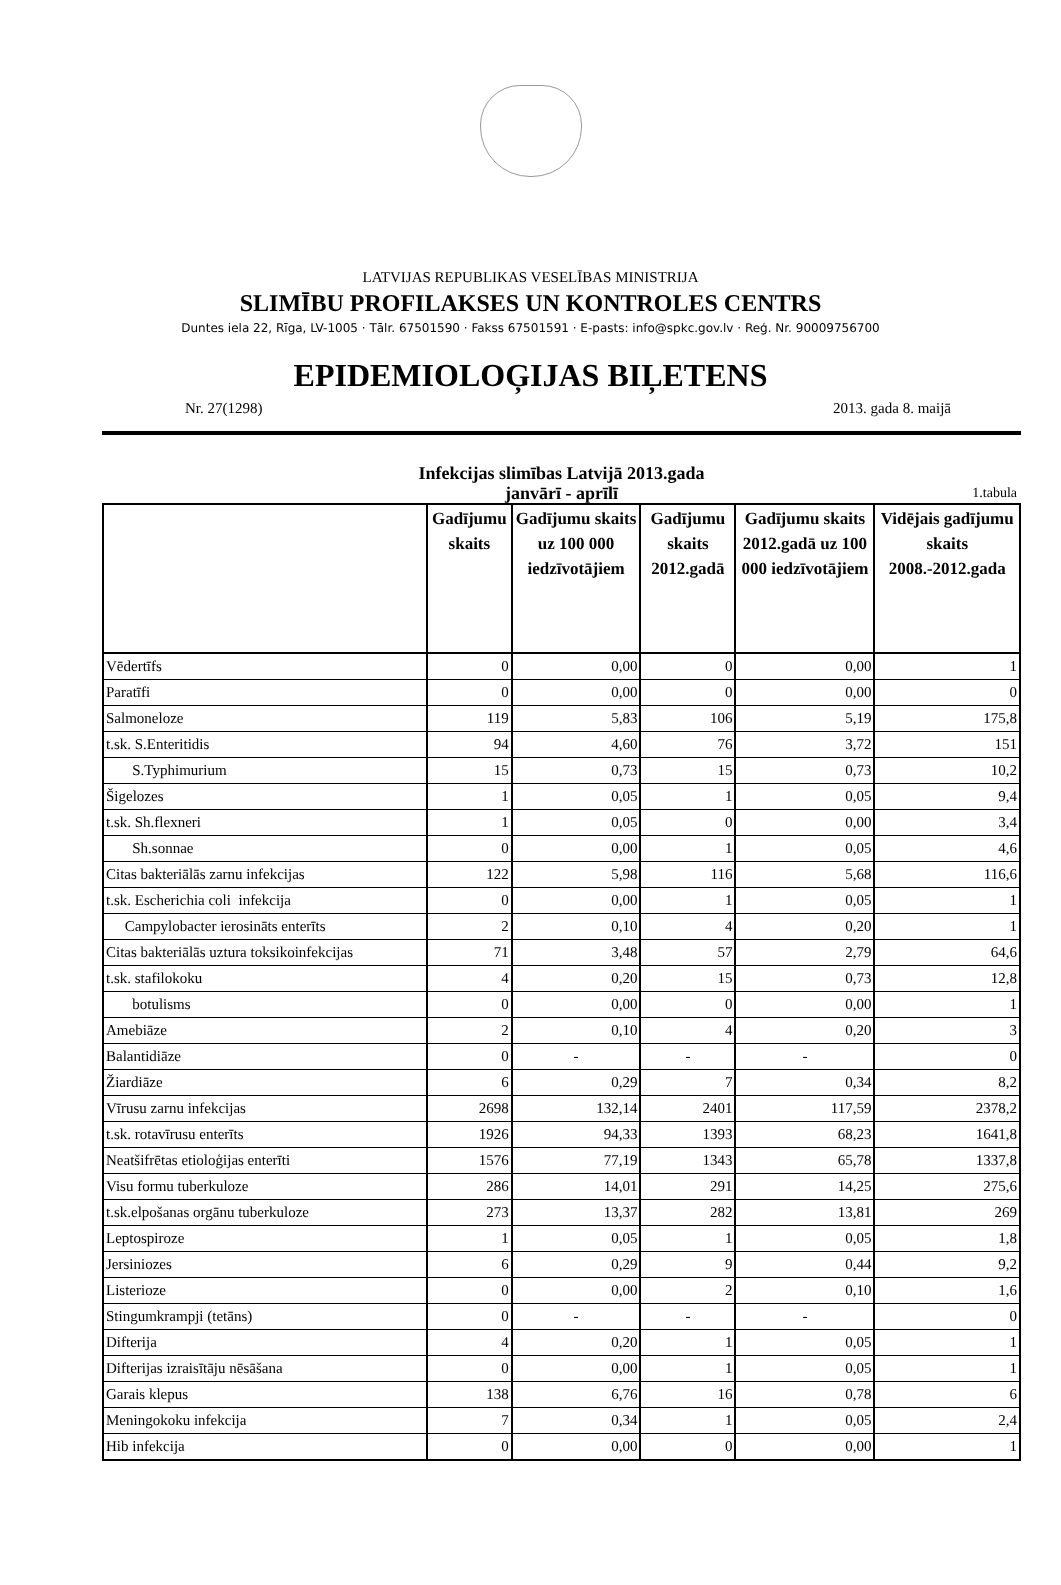LATVIJAS REPUBLIKAS VESELĪBAS MINISTRIJA
SLIMĪBU PROFILAKSES UN KONTROLES CENTRS
Duntes iela 22, Rīga, LV-1005 · Tālr. 67501590 · Fakss 67501591 · E-pasts: info@spkc.gov.lv · Reģ. Nr. 90009756700
EPIDEMIOLOĢIJAS BIĻETENS
Nr. 27(1298) 2013. gada 8. maijā
Infekcijas slimības Latvijā 2013.gada
janvārī - aprīlī
1.tabula
| | Gadījumu skaits | Gadījumu skaits uz 100 000 iedzīvotājiem | Gadījumu skaits 2012.gadā | Gadījumu skaits 2012.gadā uz 100 000 iedzīvotājiem | Vidējais gadījumu skaits 2008.-2012.gada |
| --- | --- | --- | --- | --- | --- |
| Vēdertīfs | 0 | 0,00 | 0 | 0,00 | 1 |
| Paratīfi | 0 | 0,00 | 0 | 0,00 | 0 |
| Salmoneloze | 119 | 5,83 | 106 | 5,19 | 175,8 |
| t.sk. S.Enteritidis | 94 | 4,60 | 76 | 3,72 | 151 |
| S.Typhimurium | 15 | 0,73 | 15 | 0,73 | 10,2 |
| Šigelozes | 1 | 0,05 | 1 | 0,05 | 9,4 |
| t.sk. Sh.flexneri | 1 | 0,05 | 0 | 0,00 | 3,4 |
| Sh.sonnae | 0 | 0,00 | 1 | 0,05 | 4,6 |
| Citas bakteriālās zarnu infekcijas | 122 | 5,98 | 116 | 5,68 | 116,6 |
| t.sk. Escherichia coli infekcija | 0 | 0,00 | 1 | 0,05 | 1 |
| Campylobacter ierosināts enterīts | 2 | 0,10 | 4 | 0,20 | 1 |
| Citas bakteriālās uztura toksikoinfekcijas | 71 | 3,48 | 57 | 2,79 | 64,6 |
| t.sk. stafilokoku | 4 | 0,20 | 15 | 0,73 | 12,8 |
| botulisms | 0 | 0,00 | 0 | 0,00 | 1 |
| Amebiāze | 2 | 0,10 | 4 | 0,20 | 3 |
| Balantidiāze | 0 | - | - | - | 0 |
| Žiardiāze | 6 | 0,29 | 7 | 0,34 | 8,2 |
| Vīrusu zarnu infekcijas | 2698 | 132,14 | 2401 | 117,59 | 2378,2 |
| t.sk. rotavīrusu enterīts | 1926 | 94,33 | 1393 | 68,23 | 1641,8 |
| Neatšifrētas etioloģijas enterīti | 1576 | 77,19 | 1343 | 65,78 | 1337,8 |
| Visu formu tuberkuloze | 286 | 14,01 | 291 | 14,25 | 275,6 |
| t.sk.elpošanas orgānu tuberkuloze | 273 | 13,37 | 282 | 13,81 | 269 |
| Leptospiroze | 1 | 0,05 | 1 | 0,05 | 1,8 |
| Jersiniozes | 6 | 0,29 | 9 | 0,44 | 9,2 |
| Listerioze | 0 | 0,00 | 2 | 0,10 | 1,6 |
| Stingumkrampji (tetāns) | 0 | - | - | - | 0 |
| Difterija | 4 | 0,20 | 1 | 0,05 | 1 |
| Difterijas izraisītāju nēsāšana | 0 | 0,00 | 1 | 0,05 | 1 |
| Garais klepus | 138 | 6,76 | 16 | 0,78 | 6 |
| Meningokoku infekcija | 7 | 0,34 | 1 | 0,05 | 2,4 |
| Hib infekcija | 0 | 0,00 | 0 | 0,00 | 1 |